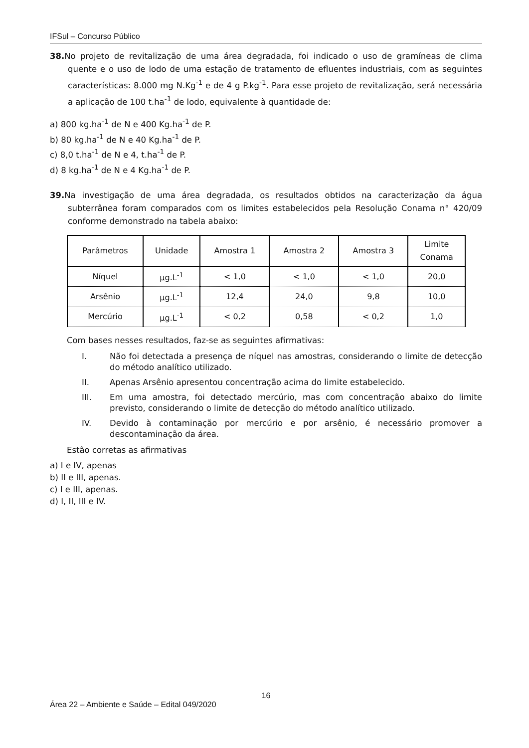IFSul – Concurso Público
38. No projeto de revitalização de uma área degradada, foi indicado o uso de gramíneas de clima quente e o uso de lodo de uma estação de tratamento de efluentes industriais, com as seguintes características: 8.000 mg N.Kg<sup>-1</sup> e de 4 g P.kg<sup>-1</sup>. Para esse projeto de revitalização, será necessária a aplicação de 100 t.ha<sup>-1</sup> de lodo, equivalente à quantidade de:
a) 800 kg.ha<sup>-1</sup> de N e 400 Kg.ha<sup>-1</sup> de P.
b) 80 kg.ha<sup>-1</sup> de N e 40 Kg.ha<sup>-1</sup> de P.
c) 8,0 t.ha<sup>-1</sup> de N e 4, t.ha<sup>-1</sup> de P.
d) 8 kg.ha<sup>-1</sup> de N e 4 Kg.ha<sup>-1</sup> de P.
39. Na investigação de uma área degradada, os resultados obtidos na caracterização da água subterrânea foram comparados com os limites estabelecidos pela Resolução Conama n° 420/09 conforme demonstrado na tabela abaixo:
| Parâmetros | Unidade | Amostra 1 | Amostra 2 | Amostra 3 | Limite Conama |
| Níquel | µg.L<sup>-1</sup> | < 1,0 | < 1,0 | < 1,0 | 20,0 |
| Arsênio | µg.L<sup>-1</sup> | 12,4 | 24,0 | 9,8 | 10,0 |
| Mercúrio | µg.L<sup>-1</sup> | < 0,2 | 0,58 | < 0,2 | 1,0 |
Com bases nesses resultados, faz-se as seguintes afirmativas:
I. Não foi detectada a presença de níquel nas amostras, considerando o limite de detecção do método analítico utilizado.
II. Apenas Arsênio apresentou concentração acima do limite estabelecido.
III. Em uma amostra, foi detectado mercúrio, mas com concentração abaixo do limite previsto, considerando o limite de detecção do método analítico utilizado.
IV. Devido à contaminação por mercúrio e por arsênio, é necessário promover a descontaminação da área.
Estão corretas as afirmativas
a) I e IV, apenas
b) II e III, apenas.
c) I e III, apenas.
d) I, II, III e IV.
16
Área 22 – Ambiente e Saúde – Edital 049/2020